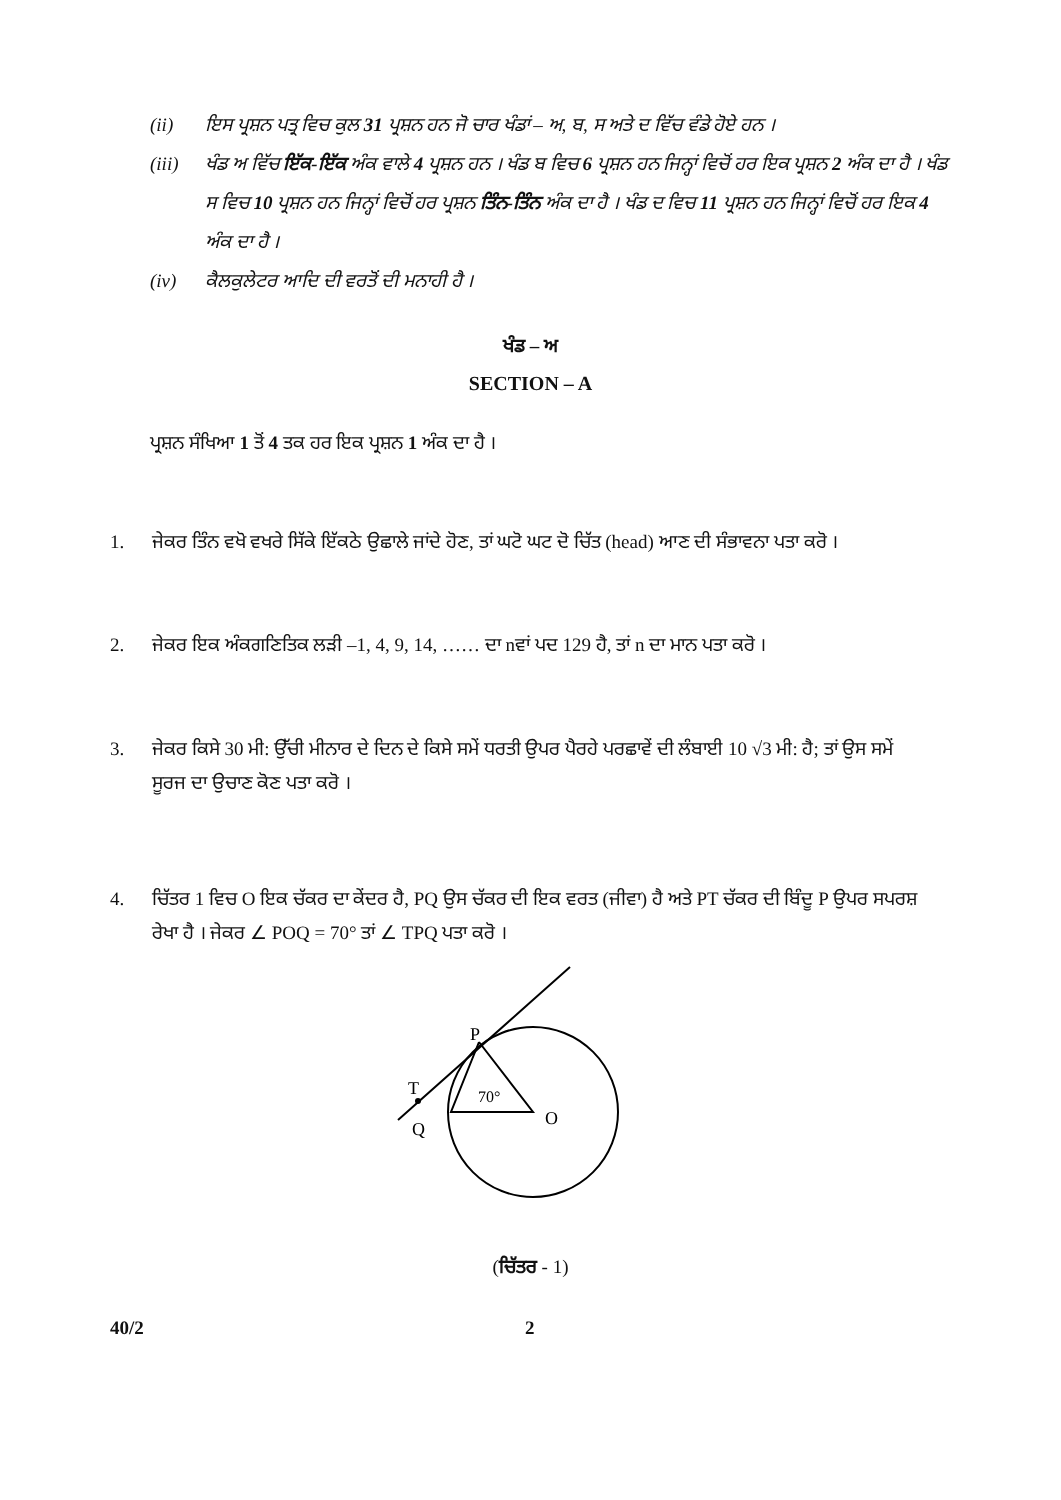(ii) ਇਸ ਪ੍ਰਸ਼ਨ ਪਤ੍ਰ ਵਿਚ ਕੁਲ 31 ਪ੍ਰਸ਼ਨ ਹਨ ਜੋ ਚਾਰ ਖੰਡਾਂ – ਅ, ਬ, ਸ ਅਤੇ ਦ ਵਿੱਚ ਵੰਡੇ ਹੋਏ ਹਨ ।
(iii) ਖੰਡ ਅ ਵਿੱਚ ਇੱਕ-ਇੱਕ ਅੰਕ ਵਾਲੇ 4 ਪ੍ਰਸ਼ਨ ਹਨ । ਖੰਡ ਬ ਵਿਚ 6 ਪ੍ਰਸ਼ਨ ਹਨ ਜਿਨ੍ਹਾਂ ਵਿਚੋਂ ਹਰ ਇਕ ਪ੍ਰਸ਼ਨ 2 ਅੰਕ ਦਾ ਹੈ । ਖੰਡ ਸ ਵਿਚ 10 ਪ੍ਰਸ਼ਨ ਹਨ ਜਿਨ੍ਹਾਂ ਵਿਚੋਂ ਹਰ ਪ੍ਰਸ਼ਨ ਤਿੰਨ-ਤਿੰਨ ਅੰਕ ਦਾ ਹੈ । ਖੰਡ ਦ ਵਿਚ 11 ਪ੍ਰਸ਼ਨ ਹਨ ਜਿਨ੍ਹਾਂ ਵਿਚੋਂ ਹਰ ਇਕ 4 ਅੰਕ ਦਾ ਹੈ ।
(iv) ਕੈਲਕੁਲੇਟਰ ਆਦਿ ਦੀ ਵਰਤੋਂ ਦੀ ਮਨਾਹੀ ਹੈ ।
ਖੰਡ – ਅ
SECTION – A
ਪ੍ਰਸ਼ਨ ਸੰਖਿਆ 1 ਤੋਂ 4 ਤਕ ਹਰ ਇਕ ਪ੍ਰਸ਼ਨ 1 ਅੰਕ ਦਾ ਹੈ ।
1. ਜੇਕਰ ਤਿੰਨ ਵਖੋ ਵਖਰੇ ਸਿੱਕੇ ਇੱਕਠੇ ਉਛਾਲੇ ਜਾਂਦੇ ਹੋਣ, ਤਾਂ ਘਟੋ ਘਟ ਦੋ ਚਿੱਤ (head) ਆਣ ਦੀ ਸੰਭਾਵਨਾ ਪਤਾ ਕਰੋ ।
2. ਜੇਕਰ ਇਕ ਅੰਕਗਣਿਤਿਕ ਲੜੀ –1, 4, 9, 14, …… ਦਾ nਵਾਂ ਪਦ 129 ਹੈ, ਤਾਂ n ਦਾ ਮਾਨ ਪਤਾ ਕਰੋ ।
3. ਜੇਕਰ ਕਿਸੇ 30 ਮੀ: ਉੱਚੀ ਮੀਨਾਰ ਦੇ ਦਿਨ ਦੇ ਕਿਸੇ ਸਮੇਂ ਧਰਤੀ ਉਪਰ ਪੈਰਹੇ ਪਰਛਾਵੇਂ ਦੀ ਲੰਬਾਈ 10 √3 ਮੀ: ਹੈ; ਤਾਂ ਉਸ ਸਮੇਂ ਸੂਰਜ ਦਾ ਉਚਾਣ ਕੋਣ ਪਤਾ ਕਰੋ ।
4. ਚਿੱਤਰ 1 ਵਿਚ O ਇਕ ਚੱਕਰ ਦਾ ਕੇਂਦਰ ਹੈ, PQ ਉਸ ਚੱਕਰ ਦੀ ਇਕ ਵਰਤ (ਜੀਵਾ) ਹੈ ਅਤੇ PT ਚੱਕਰ ਦੀ ਬਿੰਦੂ P ਉਪਰ ਸਪਰਸ਼ ਰੇਖਾ ਹੈ । ਜੇਕਰ ∠ POQ = 70° ਤਾਂ ∠ TPQ ਪਤਾ ਕਰੋ ।
P
T
Q
O
70°
(ਚਿੱਤਰ - 1)
40/2 2